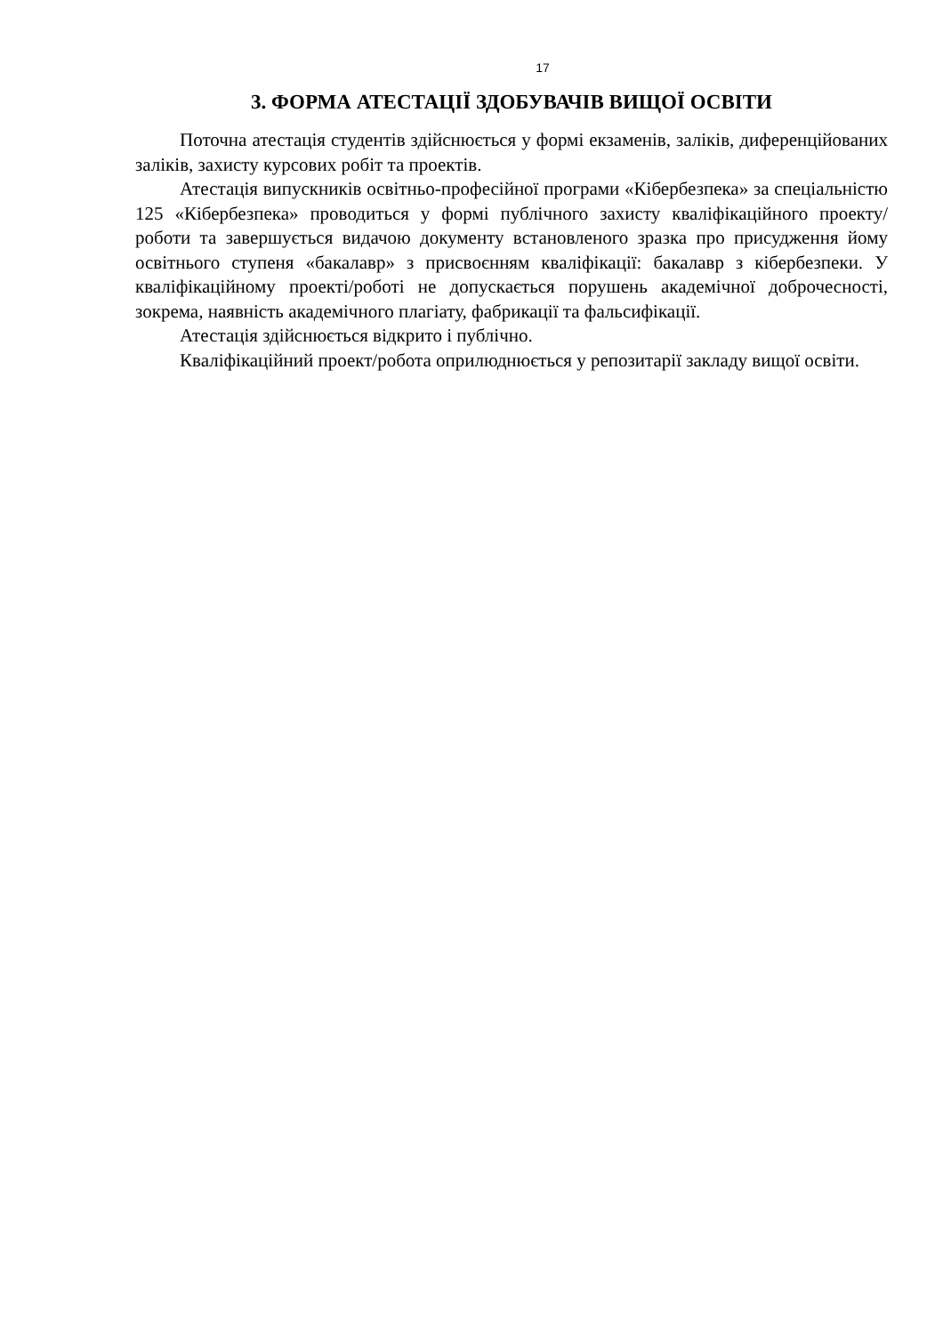17
3. ФОРМА АТЕСТАЦІЇ ЗДОБУВАЧІВ ВИЩОЇ ОСВІТИ
Поточна атестація студентів здійснюється у формі екзаменів, заліків, диференційованих заліків, захисту курсових робіт та проектів.
Атестація випускників освітньо-професійної програми «Кібербезпека» за спеціальністю 125 «Кібербезпека» проводиться у формі публічного захисту кваліфікаційного проекту/роботи та завершується видачою документу встановленого зразка про присудження йому освітнього ступеня «бакалавр» з присвоєнням кваліфікації: бакалавр з кібербезпеки. У кваліфікаційному проекті/роботі не допускається порушень академічної доброчесності, зокрема, наявність академічного плагіату, фабрикації та фальсифікації.
Атестація здійснюється відкрито і публічно.
Кваліфікаційний проект/робота оприлюднюється у репозитарії закладу вищої освіти.